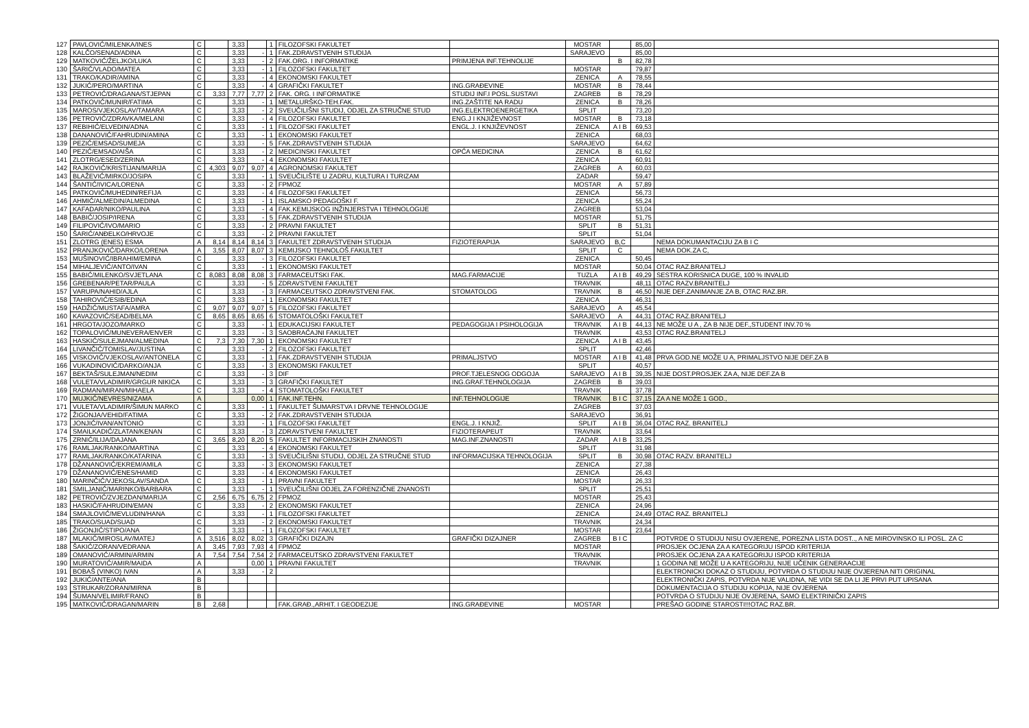| 127 | PAVLOVIĆ/MILENKA/INES | C | | 3,33 | | 1 | FILOZOFSKI FAKULTET | | MOSTAR | | 85,00 | |
| 128 | KALČO/SENAD/ADINA | C | | 3,33 | - | 1 | FAK.ZDRAVSTVENIH STUDIJA | | SARAJEVO | | 85,00 | |
| 129 | MATKOVIĆ/ŽELJKO/LUKA | C | | 3,33 | - | 2 | FAK.ORG. I INFORMATIKE | PRIMJENA INF.TEHNOLIJE | | B | 82,78 | |
| 130 | ŠARIĆ/VLADO/MATEA | C | | 3,33 | - | 1 | FILOZOFSKI FAKULTET | | MOSTAR | | 79,87 | |
| 131 | TRAKO/KADIR/AMINA | C | | 3,33 | - | 4 | EKONOMSKI FAKULTET | | ZENICA | A | 78,55 | |
| 132 | JUKIĆ/PERO/MARTINA | C | | 3,33 | - | 4 | GRAFIČKI FAKULTET | ING.GRAĐEVINE | MOSTAR | B | 78,44 | |
| 133 | PETROVIĆ/DRAGANA/STJEPAN | C | 3,33 | 7,77 | 7,77 | 2 | FAK. ORG. I INFORMATIKE | STUDIJ INF.I POSL.SUSTAVI | ZAGREB | B | 78,29 | |
| 134 | PATKOVIĆ/MUNIR/FATIMA | C | | 3,33 | - | 1 | METALURŠKO-TEH.FAK. | ING.ZAŠTITE NA RADU | ZENICA | B | 78,26 | |
| 135 | MAROS/VJEKOSLAV/TAMARA | C | | 3,33 | - | 2 | SVEUČILIŠNI STUDIJ, ODJEL ZA STRUČNE STUD | ING.ELEKTROENERGETIKA | SPLIT | | 73,20 | |
| 136 | PETROVIĆ/ZDRAVKA/MELANI | C | | 3,33 | - | 4 | FILOZOFSKI FAKULTET | ENG.J I KNJIŽEVNOST | MOSTAR | B | 73,18 | |
| 137 | REBIHIĆ/ELVEDIN/ADNA | C | | 3,33 | - | 1 | FILOZOFSKI FAKULTET | ENGL.J. I KNJIŽEVNOST | ZENICA | A I B | 69,53 | |
| 138 | DANANOVIĆ/FAHRUDIN/AMINA | C | | 3,33 | - | 1 | EKONOMSKI FAKULTET | | ZENICA | | 68,03 | |
| 139 | PEZIĆ/EMSAD/SUMEJA | C | | 3,33 | - | 5 | FAK.ZDRAVSTVENIH STUDIJA | | SARAJEVO | | 64,62 | |
| 140 | PEZIĆ/EMSAD/AIŠA | C | | 3,33 | - | 2 | MEDICINSKI FAKULTET | OPĆA MEDICINA | ZENICA | B | 61,62 | |
| 141 | ZLOTRG/ESED/ZERINA | C | | 3,33 | - | 4 | EKONOMSKI FAKULTET | | ZENICA | | 60,91 | |
| 142 | RAJKOVIĆ/KRISTIJAN/MARIJA | C | 4,303 | 9,07 | 9,07 | 4 | AGRONOMSKI FAKULTET | | ZAGREB | A | 60,03 | |
| 143 | BLAŽEVIĆ/MIRKO/JOSIPA | C | | 3,33 | - | 1 | SVEUČILIŠTE U ZADRU, KULTURA I TURIZAM | | ZADAR | | 59,47 | |
| 144 | ŠANTIĆ/IVICA/LORENA | C | | 3,33 | - | 2 | FPMOZ | | MOSTAR | A | 57,89 | |
| 145 | PATKOVIĆ/MUHEDIN/REFIJA | C | | 3,33 | - | 4 | FILOZOFSKI FAKULTET | | ZENICA | | 56,73 | |
| 146 | AHMIĆ/ALMEDIN/ALMEDINA | C | | 3,33 | - | 1 | ISLAMSKO PEDAGOŠKI F. | | ZENICA | | 55,24 | |
| 147 | KAFADAR/NIKO/PAULINA | C | | 3,33 | - | 4 | FAK.KEMIJSKOG INŽINJERSTVA I TEHNOLOGIJE | | ZAGREB | | 53,04 | |
| 148 | BABIĆ/JOSIP/IRENA | C | | 3,33 | - | 5 | FAK.ZDRAVSTVENIH STUDIJA | | MOSTAR | | 51,75 | |
| 149 | FILIPOVIĆ/IVO/MARIO | C | | 3,33 | - | 2 | PRAVNI FAKULTET | | SPLIT | B | 51,31 | |
| 150 | ŠARIĆ/ANĐELKO/HRVOJE | C | | 3,33 | - | 2 | PRAVNI FAKULTET | | SPLIT | | 51,04 | |
| 151 | ZLOTRG (ENES) ESMA | A | 8,14 | 8,14 | 8,14 | 3 | FAKULTET ZDRAVSTVENIH STUDIJA | FIZIOTERAPIJA | SARAJEVO | B,C | | NEMA DOKUMANTACIJU ZA B I C |
| 152 | PRANJKOVIĆ/DARKO/LORENA | A | 3,55 | 8,07 | 8,07 | 3 | KEMIJSKO TEHNOLOŠ.FAKULTET | | SPLIT | C | | NEMA DOK.ZA C, |
| 153 | MUŠINOVIĆ/IBRAHIM/EMINA | C | | 3,33 | - | 3 | FILOZOFSKI FAKULTET | | ZENICA | | 50,45 | |
| 154 | MIHALJEVIĆ/ANTO/IVAN | C | | 3,33 | - | 1 | EKONOMSKI FAKULTET | | MOSTAR | | 50,04 | OTAC RAZ.BRANITELJ |
| 155 | BABIĆ/MILENKO/SVJETLANA | C | 8,083 | 8,08 | 8,08 | 3 | FARMACEUTSKI FAK. | MAG.FARMACIJE | TUZLA | A I B | 49,29 | SESTRA KORISNICA DUGE, 100 % INVALID |
| 156 | GREBENAR/PETAR/PAULA | C | | 3,33 | - | 5 | ZDRAVSTVENI FAKULTET | | TRAVNIK | | 48,11 | OTAC RAZV.BRANITELJ |
| 157 | VARUPA/NAHID/AJLA | C | | 3,33 | - | 3 | FARMACEUTSKO ZDRAVSTVENI FAK. | STOMATOLOG | TRAVNIK | B | 46,50 | NIJE DEF.ZANIMANJE ZA B, OTAC RAZ.BR. |
| 158 | TAHIROVIĆ/ESIB/EDINA | C | | 3,33 | - | 1 | EKONOMSKI FAKULTET | | ZENICA | | 46,31 | |
| 159 | HADŽIĆ/MUSTAFA/AMRA | C | 9,07 | 9,07 | 9,07 | 5 | FILOZOFSKI FAKULTET | | SARAJEVO | A | 45,54 | |
| 160 | KAVAZOVIĆ/SEAD/BELMA | C | 8,65 | 8,65 | 8,65 | 6 | STOMATOLOŠKI FAKULTET | | SARAJEVO | A | 44,31 | OTAC RAZ.BRANITELJ |
| 161 | HRGOTA/JOZO/MARKO | C | | 3,33 | - | 1 | EDUKACIJSKI FAKULTET | PEDAGOGIJA I PSIHOLOGIJA | TRAVNIK | A I B | 44,13 | NE MOŽE U A , ZA B NIJE DEF.,STUDENT INV.70 % |
| 162 | TOPALOVIĆ/MUNEVERA/ENVER | C | | 3,33 | - | 3 | SAOBRAĆAJNI FAKULTET | | TRAVNIK | | 43,53 | OTAC RAZ.BRANITELJ |
| 163 | HASKIĆ/SULEJMAN/ALMEDINA | C | 7,3 | 7,30 | 7,30 | 1 | EKONOMSKI FAKULTET | | ZENICA | A I B | 43,45 | |
| 164 | LIVANČIĆ/TOMISLAV/JUSTINA | C | | 3,33 | - | 2 | FILOZOFSKI FAKULTET | | SPLIT | | 42,46 | |
| 165 | VISKOVIĆ/VJEKOSLAV/ANTONELA | C | | 3,33 | - | 1 | FAK.ZDRAVSTVENIH STUDIJA | PRIMALJSTVO | MOSTAR | A I B | 41,48 | PRVA GOD.NE MOŽE U A, PRIMALJSTVO NIJE DEF.ZA B |
| 166 | VUKADINOVIĆ/DARKO/ANJA | C | | 3,33 | - | 3 | EKONOMSKI FAKULTET | | SPLIT | | 40,57 | |
| 167 | BEKTAŠ/SULEJMAN/NEDIM | C | | 3,33 | - | 3 | DIF | PROF.TJELESNOG ODGOJA | SARAJEVO | A I B | 39,35 | NIJE DOST.PROSJEK ZA A, NIJE DEF.ZA B |
| 168 | VULETA/VLADIMIR/GRGUR NIKICA | C | | 3,33 | - | 3 | GRAFIČKI FAKULTET | ING.GRAF.TEHNOLOGIJA | ZAGREB | B | 39,03 | |
| 169 | RADMAN/MIRAN/MIHAELA | C | | 3,33 | - | 4 | STOMATOLOŠKI FAKULTET | | TRAVNIK | | 37,78 | |
| 170 | MUJKIĆ/NEVRES/NIZAMA | A | | | 0,00 | 1 | FAK.INF.TEHN. | INF.TEHNOLOGIJE | TRAVNIK | B I C | 37,15 | ZA A NE MOŽE 1 GOD., |
| 171 | VULETA/VLADIMIR/ŠIMUN MARKO | C | | 3,33 | - | 1 | FAKULTET ŠUMARSTVA I DRVNE TEHNOLOGIJE | | ZAGREB | | 37,03 | |
| 172 | ŽIGONJA/VEHID/FATIMA | C | | 3,33 | - | 2 | FAK.ZDRAVSTVENIH STUDIJA | | SARAJEVO | | 36,91 | |
| 173 | JONJIĆ/IVAN/ANTONIO | C | | 3,33 | - | 1 | FILOZOFSKI FAKULTET | ENGL.J. I KNJIŽ. | SPLIT | A I B | 36,04 | OTAC RAZ. BRANITELJ |
| 174 | SMAILKADIĆ/ZLATAN/KENAN | C | | 3,33 | - | 3 | ZDRAVSTVENI FAKULTET | FIZIOTERAPEUT | TRAVNIK | | 33,64 | |
| 175 | ZRNIĆ/ILIJA/DAJANA | C | 3,65 | 8,20 | 8,20 | 5 | FAKULTET INFORMACIJSKIH ZNANOSTI | MAG.INF.ZNANOSTI | ZADAR | A I B | 33,25 | |
| 176 | RAMLJAK/RANKO/MARTINA | C | | 3,33 | - | 4 | EKONOMSKI FAKULTET | | SPLIT | | 31,98 | |
| 177 | RAMLJAK/RANKO/KATARINA | C | | 3,33 | - | 3 | SVEUČILIŠNI STUDIJ, ODJEL ZA STRUČNE STUD | INFORMACIJSKA TEHNOLOGIJA | SPLIT | B | 30,98 | OTAC RAZV. BRANITELJ |
| 178 | DŽANANOVIĆ/EKREM/AMILA | C | | 3,33 | - | 3 | EKONOMSKI FAKULTET | | ZENICA | | 27,38 | |
| 179 | DŽANANOVIĆ/ENES/HAMID | C | | 3,33 | - | 4 | EKONOMSKI FAKULTET | | ZENICA | | 26,43 | |
| 180 | MARINČIĆ/VJEKOSLAV/SANDA | C | | 3,33 | - | 1 | PRAVNI FAKULTET | | MOSTAR | | 26,33 | |
| 181 | SMILJANIĆ/MARINKO/BARBARA | C | | 3,33 | - | 1 | SVEUČILIŠNI ODJEL ZA FORENZIČNE ZNANOSTI | | SPLIT | | 25,51 | |
| 182 | PETROVIĆ/ZVJEZDAN/MARIJA | C | 2,56 | 6,75 | 6,75 | 2 | FPMOZ | | MOSTAR | | 25,43 | |
| 183 | HASKIĆ/FAHRUDIN/EMAN | C | | 3,33 | - | 2 | EKONOMSKI FAKULTET | | ZENICA | | 24,96 | |
| 184 | SMAJLOVIĆ/MEVLUDIN/HANA | C | | 3,33 | - | 1 | FILOZOFSKI FAKULTET | | ZENICA | | 24,49 | OTAC RAZ. BRANITELJ |
| 185 | TRAKO/SUAD/SUAD | C | | 3,33 | - | 2 | EKONOMSKI FAKULTET | | TRAVNIK | | 24,34 | |
| 186 | ŽIGONJIĆ/STIPO/ANA | C | | 3,33 | - | 1 | FILOZOFSKI FAKULTET | | MOSTAR | | 23,64 | |
| 187 | MLAKIĆ/MIROSLAV/MATEJ | A | 3,516 | 8,02 | 8,02 | 3 | GRAFIČKI DIZAJN | GRAFIČKI DIZAJNER | ZAGREB | B I C | | POTVRDE O STUDIJU NISU OVJERENE, POREZNA LISTA DOST.., A NE MIROVINSKO ILI POSL. ZA C |
| 188 | ŠAKIĆ/ZORAN/VEDRANA | A | 3,45 | 7,93 | 7,93 | 4 | FPMOZ | | MOSTAR | | | PROSJEK OCJENA ZA A KATEGORIJU ISPOD KRITERIJA |
| 189 | OMANOVIĆ/ARMIN/ARMIN | A | 7,54 | 7,54 | 7,54 | 2 | FARMACEUTSKO ZDRAVSTVENI FAKULTET | | TRAVNIK | | | PROSJEK OCJENA ZA A KATEGORIJU ISPOD KRITERIJA |
| 190 | MURATOVIĆ/AMIR/MAIDA | A | | | 0,00 | 1 | PRAVNI FAKULTET | | TRAVNIK | | | 1 GODINA NE MOŽE U A KATEGORIJU, NIJE UČENIK GENERAACIJE |
| 191 | BOBAŠ (VINKO) IVAN | A | | 3,33 | - | 2 | | | | | | ELEKTRONICKI DOKAZ O STUDIJU, POTVRDA O STUDIJU NIJE OVJERENA NITI ORIGINAL |
| 192 | JUKIĆ/ANTE/ANA | B | | | | | | | | | | ELEKTRONIČKI ZAPIS, POTVRDA NIJE VALIDNA, NE VIDI SE DA LI JE PRVI PUT UPISANA |
| 193 | STRUKAR/ZORAN/MIRNA | B | | | | | | | | | | DOKUMENTACIJA O STUDIJU KOPIJA, NIJE OVJERENA |
| 194 | ŠUMAN/VELIMIR/FRANO | B | | | | | | | | | | POTVRDA O STUDIJU NIJE OVJERENA, SAMO ELEKTRINIČKI ZAPIS |
| 195 | MATKOVIĆ/DRAGAN/MARIN | B | 2,68 | | | | FAK.GRAĐ.,ARHIT. I GEODEZIJE | ING.GRAĐEVINE | MOSTAR | | | PREŠAO GODINE STAROSTI!!!OTAC RAZ.BR. |